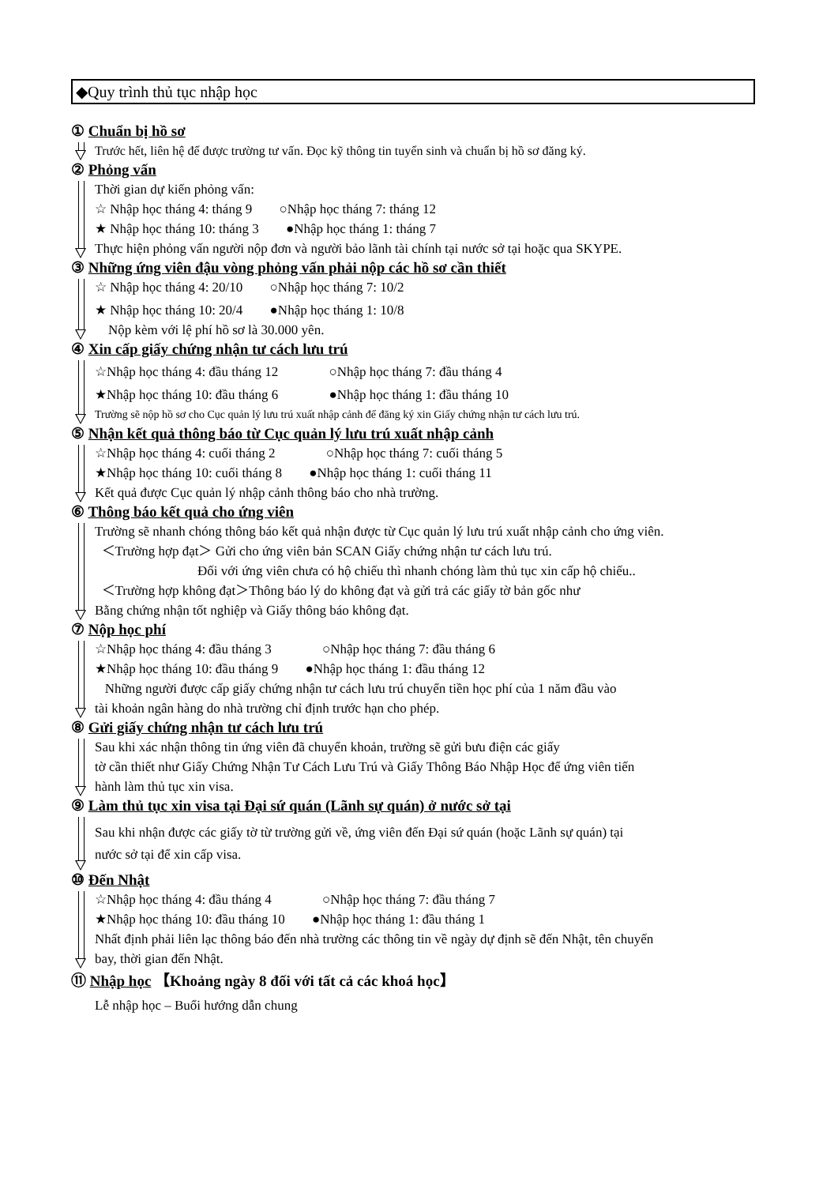◆Quy trình thủ tục nhập học
① Chuẩn bị hồ sơ
Trước hết, liên hệ để được trường tư vấn. Đọc kỹ thông tin tuyển sinh và chuẩn bị hồ sơ đăng ký.
② Phỏng vấn
Thời gian dự kiến phỏng vấn:
☆ Nhập học tháng 4: tháng 9 ○Nhập học tháng 7: tháng 12
★ Nhập học tháng 10: tháng 3 ●Nhập học tháng 1: tháng 7
Thực hiện phỏng vấn người nộp đơn và người bảo lãnh tài chính tại nước sở tại hoặc qua SKYPE.
③ Những ứng viên đậu vòng phỏng vấn phải nộp các hồ sơ cần thiết
☆ Nhập học tháng 4: 20/10 ○Nhập học tháng 7: 10/2
★ Nhập học tháng 10: 20/4 ●Nhập học tháng 1: 10/8
Nộp kèm với lệ phí hồ sơ là 30.000 yên.
④ Xin cấp giấy chứng nhận tư cách lưu trú
☆Nhập học tháng 4: đầu tháng 12 ○Nhập học tháng 7: đầu tháng 4
★Nhập học tháng 10: đầu tháng 6 ●Nhập học tháng 1: đầu tháng 10
Trường sẽ nộp hồ sơ cho Cục quản lý lưu trú xuất nhập cảnh để đăng ký xin Giấy chứng nhận tư cách lưu trú.
⑤ Nhận kết quả thông báo từ Cục quản lý lưu trú xuất nhập cảnh
☆Nhập học tháng 4: cuối tháng 2 ○Nhập học tháng 7: cuối tháng 5
★Nhập học tháng 10: cuối tháng 8 ●Nhập học tháng 1: cuối tháng 11
Kết quả được Cục quản lý nhập cảnh thông báo cho nhà trường.
⑥ Thông báo kết quả cho ứng viên
Trường sẽ nhanh chóng thông báo kết quả nhận được từ Cục quản lý lưu trú xuất nhập cảnh cho ứng viên.
＜Trường hợp đạt＞ Gửi cho ứng viên bản SCAN Giấy chứng nhận tư cách lưu trú.
Đối với ứng viên chưa có hộ chiếu thì nhanh chóng làm thủ tục xin cấp hộ chiếu..
＜Trường hợp không đạt＞Thông báo lý do không đạt và gửi trả các giấy tờ bản gốc như
Bằng chứng nhận tốt nghiệp và Giấy thông báo không đạt.
⑦ Nộp học phí
☆Nhập học tháng 4: đầu tháng 3 ○Nhập học tháng 7: đầu tháng 6
★Nhập học tháng 10: đầu tháng 9 ●Nhập học tháng 1: đầu tháng 12
Những người được cấp giấy chứng nhận tư cách lưu trú chuyển tiền học phí của 1 năm đầu vào
tài khoản ngân hàng do nhà trường chỉ định trước hạn cho phép.
⑧ Gửi giấy chứng nhận tư cách lưu trú
Sau khi xác nhận thông tin ứng viên đã chuyển khoản, trường sẽ gửi bưu điện các giấy
tờ cần thiết như Giấy Chứng Nhận Tư Cách Lưu Trú và Giấy Thông Báo Nhập Học để ứng viên tiến
hành làm thủ tục xin visa.
⑨ Làm thủ tục xin visa tại Đại sứ quán (Lãnh sự quán) ở nước sở tại
Sau khi nhận được các giấy tờ từ trường gửi về, ứng viên đến Đại sứ quán (hoặc Lãnh sự quán) tại
nước sở tại để xin cấp visa.
⑩ Đến Nhật
☆Nhập học tháng 4: đầu tháng 4 ○Nhập học tháng 7: đầu tháng 7
★Nhập học tháng 10: đầu tháng 10 ●Nhập học tháng 1: đầu tháng 1
Nhất định phải liên lạc thông báo đến nhà trường các thông tin về ngày dự định sẽ đến Nhật, tên chuyến
bay, thời gian đến Nhật.
⑪ Nhập học 【Khoảng ngày 8 đối với tất cả các khoá học】
Lễ nhập học – Buổi hướng dẫn chung